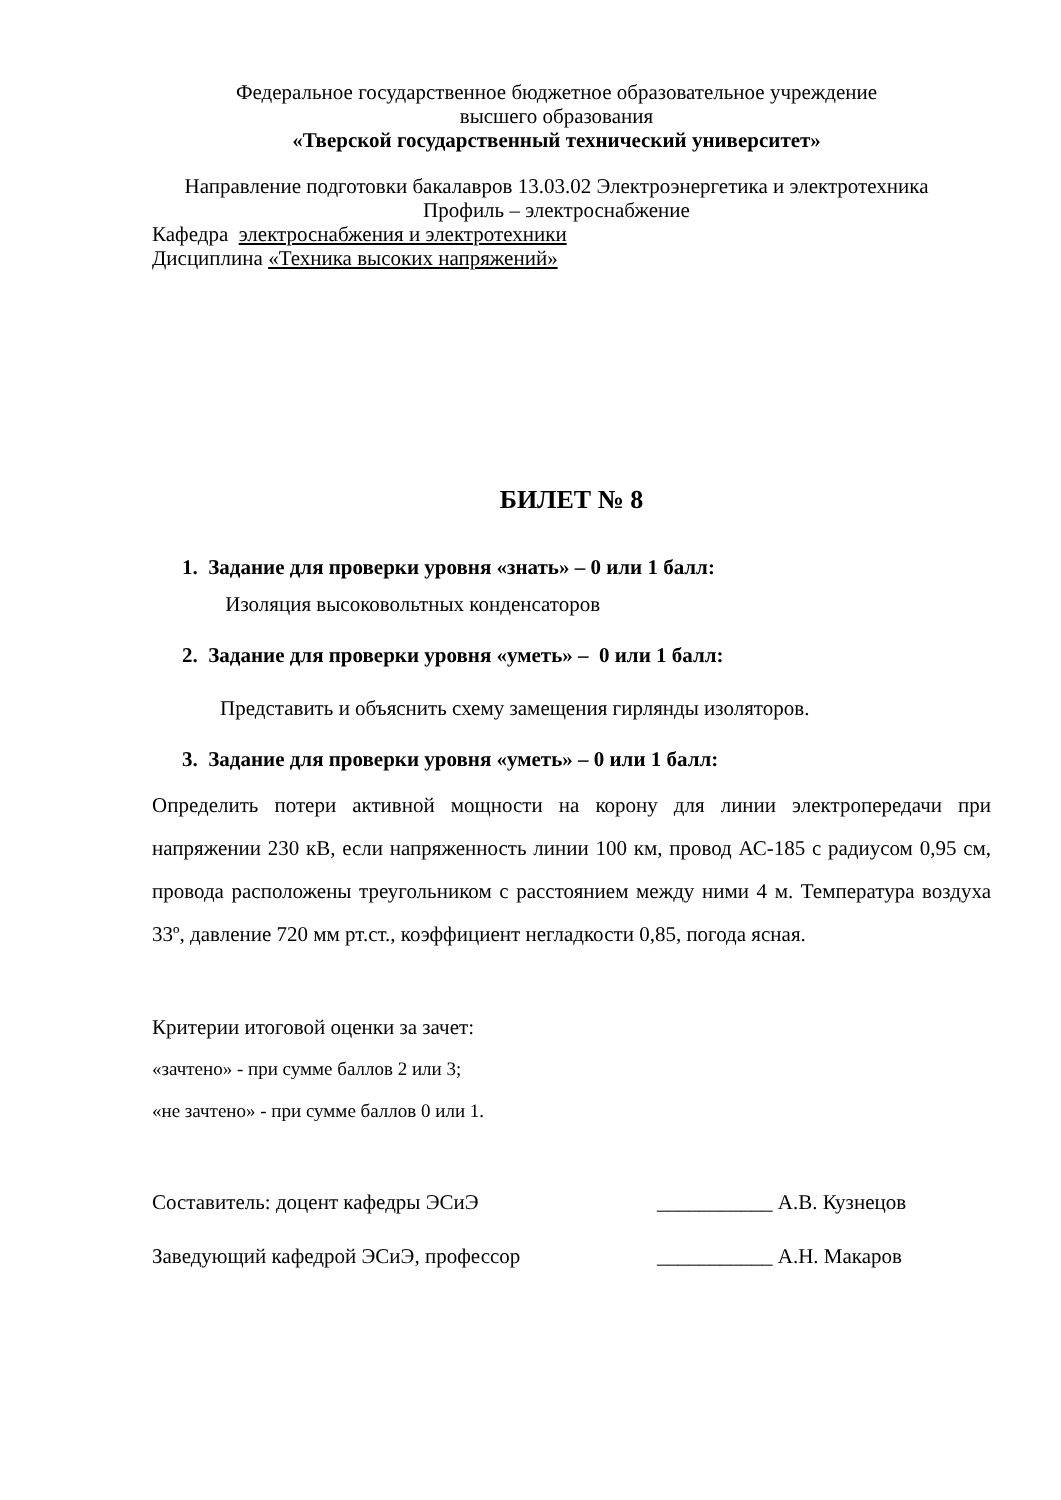Федеральное государственное бюджетное образовательное учреждение
высшего образования
«Тверской государственный технический университет»
Направление подготовки бакалавров 13.03.02 Электроэнергетика и электротехника
Профиль – электроснабжение
Кафедра электроснабжения и электротехники
Дисциплина «Техника высоких напряжений»
БИЛЕТ № 8
1. Задание для проверки уровня «знать» – 0 или 1 балл:
Изоляция высоковольтных конденсаторов
2. Задание для проверки уровня «уметь» – 0 или 1 балл:
Представить и объяснить схему замещения гирлянды изоляторов.
3. Задание для проверки уровня «уметь» – 0 или 1 балл:
Определить потери активной мощности на корону для линии электропередачи при напряжении 230 кВ, если напряженность линии 100 км, провод АС-185 с радиусом 0,95 см, провода расположены треугольником с расстоянием между ними 4 м. Температура воздуха 33º, давление 720 мм рт.ст., коэффициент негладкости 0,85, погода ясная.
Критерии итоговой оценки за зачет:
«зачтено» - при сумме баллов 2 или 3;
«не зачтено» - при сумме баллов 0 или 1.
Составитель: доцент кафедры ЭСиЭ ___________ А.В. Кузнецов
Заведующий кафедрой ЭСиЭ, профессор ___________ А.Н. Макаров